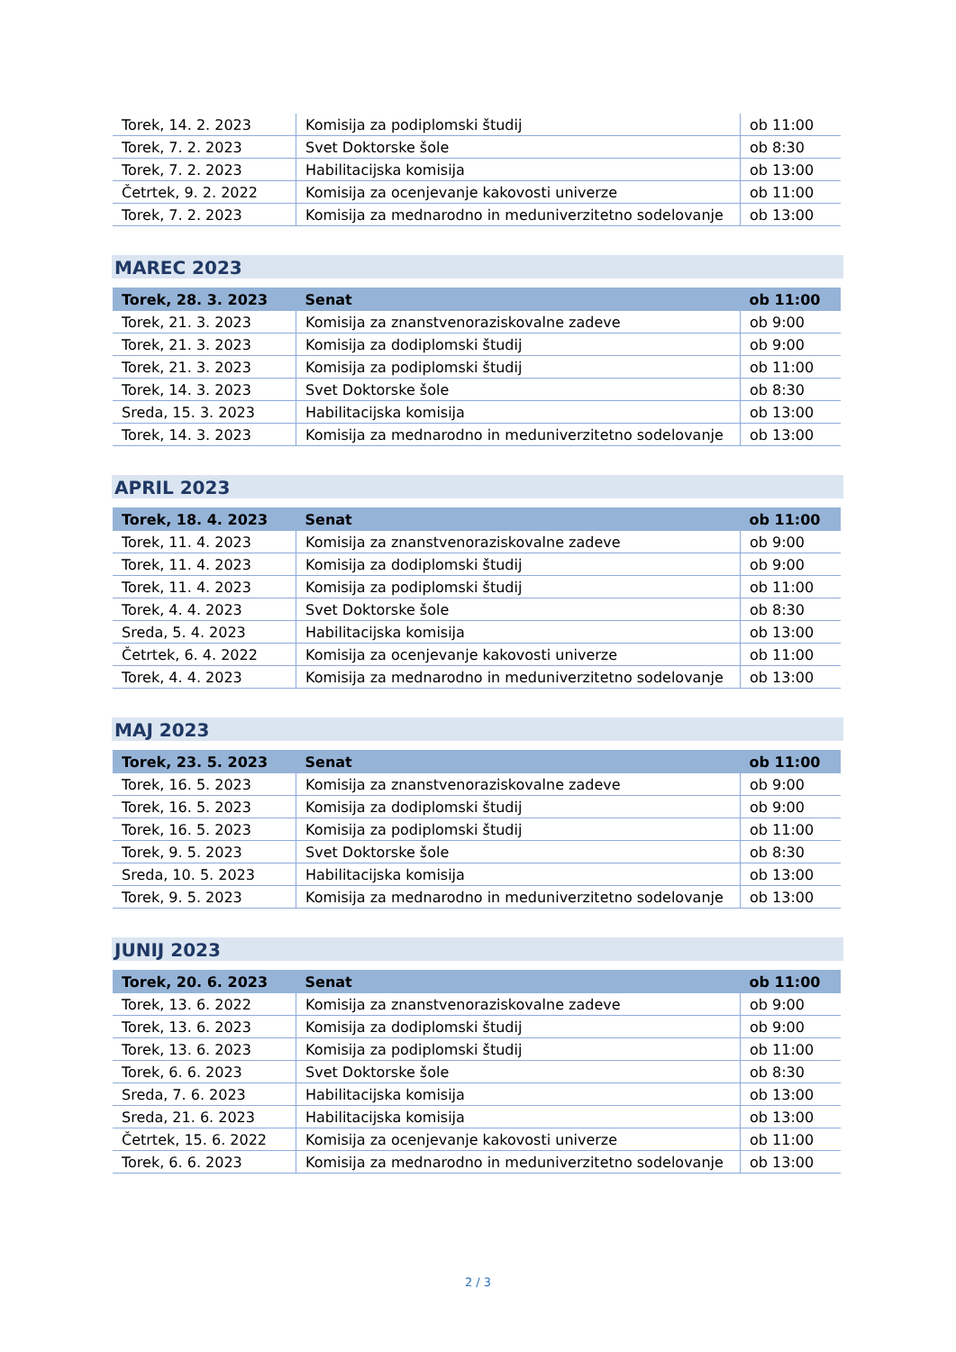| Torek, 14. 2. 2023 | Komisija za podiplomski študij | ob 11:00 |
| Torek, 7. 2. 2023 | Svet Doktorske šole | ob 8:30 |
| Torek, 7. 2. 2023 | Habilitacijska komisija | ob 13:00 |
| Četrtek, 9. 2. 2022 | Komisija za ocenjevanje kakovosti univerze | ob 11:00 |
| Torek, 7. 2. 2023 | Komisija za mednarodno in meduniverzitetno sodelovanje | ob 13:00 |
MAREC 2023
| Torek, 28. 3. 2023 | Senat | ob 11:00 |
| Torek, 21. 3. 2023 | Komisija za znanstvenoraziskovalne zadeve | ob 9:00 |
| Torek, 21. 3. 2023 | Komisija za dodiplomski študij | ob 9:00 |
| Torek, 21. 3. 2023 | Komisija za podiplomski študij | ob 11:00 |
| Torek, 14. 3. 2023 | Svet Doktorske šole | ob 8:30 |
| Sreda, 15. 3. 2023 | Habilitacijska komisija | ob 13:00 |
| Torek, 14. 3. 2023 | Komisija za mednarodno in meduniverzitetno sodelovanje | ob 13:00 |
APRIL 2023
| Torek, 18. 4. 2023 | Senat | ob 11:00 |
| Torek, 11. 4. 2023 | Komisija za znanstvenoraziskovalne zadeve | ob 9:00 |
| Torek, 11. 4. 2023 | Komisija za dodiplomski študij | ob 9:00 |
| Torek, 11. 4. 2023 | Komisija za podiplomski študij | ob 11:00 |
| Torek, 4. 4. 2023 | Svet Doktorske šole | ob 8:30 |
| Sreda, 5. 4. 2023 | Habilitacijska komisija | ob 13:00 |
| Četrtek, 6. 4. 2022 | Komisija za ocenjevanje kakovosti univerze | ob 11:00 |
| Torek, 4. 4. 2023 | Komisija za mednarodno in meduniverzitetno sodelovanje | ob 13:00 |
MAJ 2023
| Torek, 23. 5. 2023 | Senat | ob 11:00 |
| Torek, 16. 5. 2023 | Komisija za znanstvenoraziskovalne zadeve | ob 9:00 |
| Torek, 16. 5. 2023 | Komisija za dodiplomski študij | ob 9:00 |
| Torek, 16. 5. 2023 | Komisija za podiplomski študij | ob 11:00 |
| Torek, 9. 5. 2023 | Svet Doktorske šole | ob 8:30 |
| Sreda, 10. 5. 2023 | Habilitacijska komisija | ob 13:00 |
| Torek, 9. 5. 2023 | Komisija za mednarodno in meduniverzitetno sodelovanje | ob 13:00 |
JUNIJ 2023
| Torek, 20. 6. 2023 | Senat | ob 11:00 |
| Torek, 13. 6. 2022 | Komisija za znanstvenoraziskovalne zadeve | ob 9:00 |
| Torek, 13. 6. 2023 | Komisija za dodiplomski študij | ob 9:00 |
| Torek, 13. 6. 2023 | Komisija za podiplomski študij | ob 11:00 |
| Torek, 6. 6. 2023 | Svet Doktorske šole | ob 8:30 |
| Sreda, 7. 6. 2023 | Habilitacijska komisija | ob 13:00 |
| Sreda, 21. 6. 2023 | Habilitacijska komisija | ob 13:00 |
| Četrtek, 15. 6. 2022 | Komisija za ocenjevanje kakovosti univerze | ob 11:00 |
| Torek, 6. 6. 2023 | Komisija za mednarodno in meduniverzitetno sodelovanje | ob 13:00 |
2 / 3